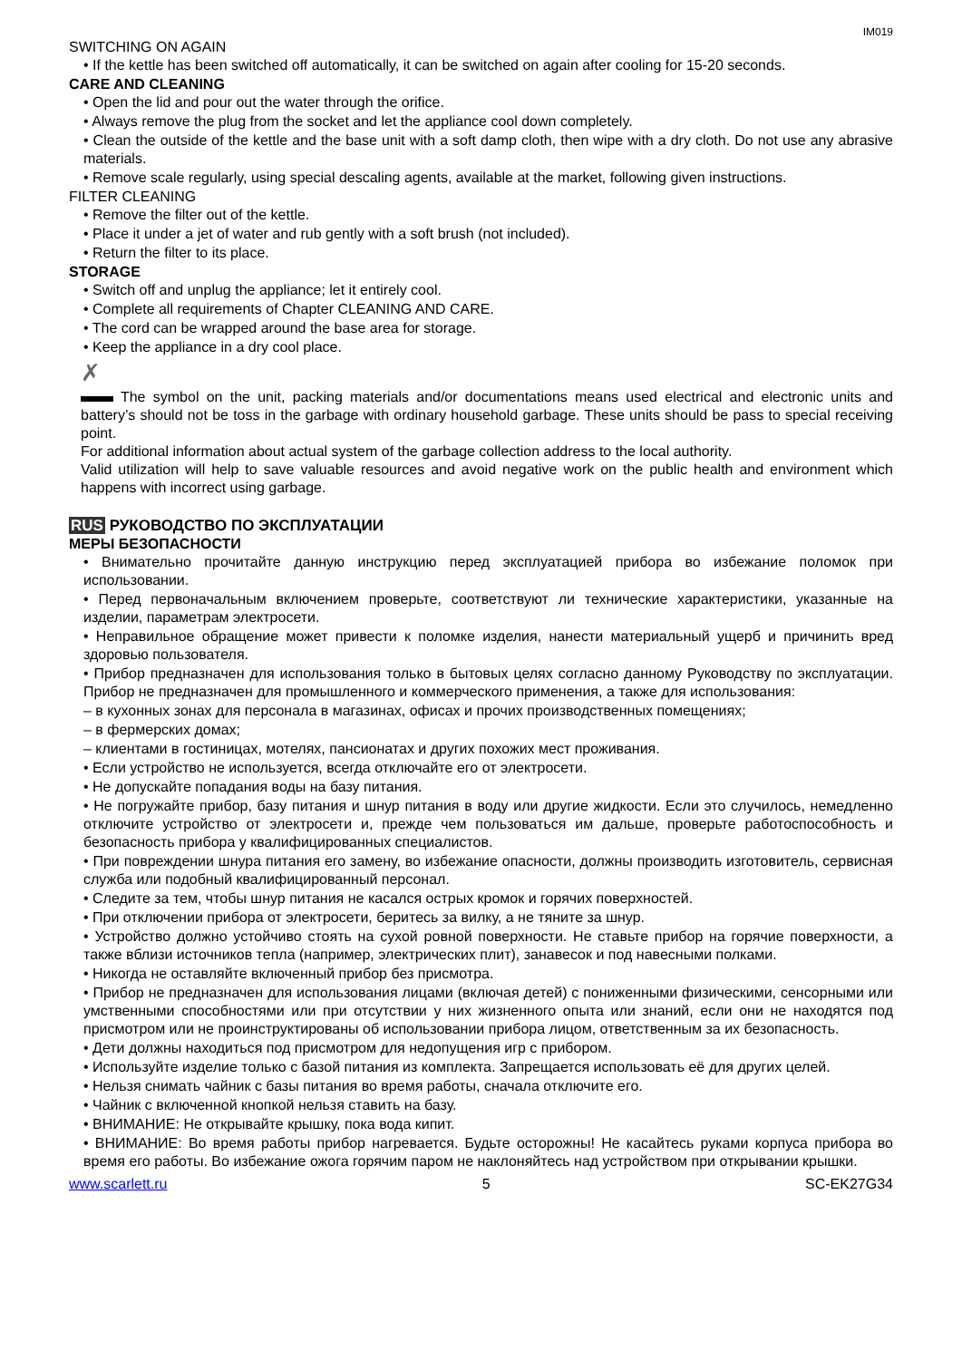IM019
SWITCHING ON AGAIN
• If the kettle has been switched off automatically, it can be switched on again after cooling for 15-20 seconds.
CARE AND CLEANING
• Open the lid and pour out the water through the orifice.
• Always remove the plug from the socket and let the appliance cool down completely.
• Clean the outside of the kettle and the base unit with a soft damp cloth, then wipe with a dry cloth. Do not use any abrasive materials.
• Remove scale regularly, using special descaling agents, available at the market, following given instructions.
FILTER CLEANING
• Remove the filter out of the kettle.
• Place it under a jet of water and rub gently with a soft brush (not included).
• Return the filter to its place.
STORAGE
• Switch off and unplug the appliance; let it entirely cool.
• Complete all requirements of Chapter CLEANING AND CARE.
• The cord can be wrapped around the base area for storage.
• Keep the appliance in a dry cool place.
✗
The symbol on the unit, packing materials and/or documentations means used electrical and electronic units and battery’s should not be toss in the garbage with ordinary household garbage. These units should be pass to special receiving point.
For additional information about actual system of the garbage collection address to the local authority.
Valid utilization will help to save valuable resources and avoid negative work on the public health and environment which happens with incorrect using garbage.
RUS РУКОВОДСТВО ПО ЭКСПЛУАТАЦИИ
МЕРЫ БЕЗОПАСНОСТИ
• Внимательно прочитайте данную инструкцию перед эксплуатацией прибора во избежание поломок при использовании.
• Перед первоначальным включением проверьте, соответствуют ли технические характеристики, указанные на изделии, параметрам электросети.
• Неправильное обращение может привести к поломке изделия, нанести материальный ущерб и причинить вред здоровью пользователя.
• Прибор предназначен для использования только в бытовых целях согласно данному Руководству по эксплуатации. Прибор не предназначен для промышленного и коммерческого применения, а также для использования:
– в кухонных зонах для персонала в магазинах, офисах и прочих производственных помещениях;
– в фермерских домах;
– клиентами в гостиницах, мотелях, пансионатах и других похожих мест проживания.
• Если устройство не используется, всегда отключайте его от электросети.
• Не допускайте попадания воды на базу питания.
• Не погружайте прибор, базу питания и шнур питания в воду или другие жидкости. Если это случилось, немедленно отключите устройство от электросети и, прежде чем пользоваться им дальше, проверьте работоспособность и безопасность прибора у квалифицированных специалистов.
• При повреждении шнура питания его замену, во избежание опасности, должны производить изготовитель, сервисная служба или подобный квалифицированный персонал.
• Следите за тем, чтобы шнур питания не касался острых кромок и горячих поверхностей.
• При отключении прибора от электросети, беритесь за вилку, а не тяните за шнур.
• Устройство должно устойчиво стоять на сухой ровной поверхности. Не ставьте прибор на горячие поверхности, а также вблизи источников тепла (например, электрических плит), занавесок и под навесными полками.
• Никогда не оставляйте включенный прибор без присмотра.
• Прибор не предназначен для использования лицами (включая детей) с пониженными физическими, сенсорными или умственными способностями или при отсутствии у них жизненного опыта или знаний, если они не находятся под присмотром или не проинструктированы об использовании прибора лицом, ответственным за их безопасность.
• Дети должны находиться под присмотром для недопущения игр с прибором.
• Используйте изделие только с базой питания из комплекта. Запрещается использовать её для других целей.
• Нельзя снимать чайник с базы питания во время работы, сначала отключите его.
• Чайник с включенной кнопкой нельзя ставить на базу.
• ВНИМАНИЕ: Не открывайте крышку, пока вода кипит.
• ВНИМАНИЕ: Во время работы прибор нагревается. Будьте осторожны! Не касайтесь руками корпуса прибора во время его работы. Во избежание ожога горячим паром не наклоняйтесь над устройством при открывании крышки.
www.scarlett.ru 5 SC-EK27G34